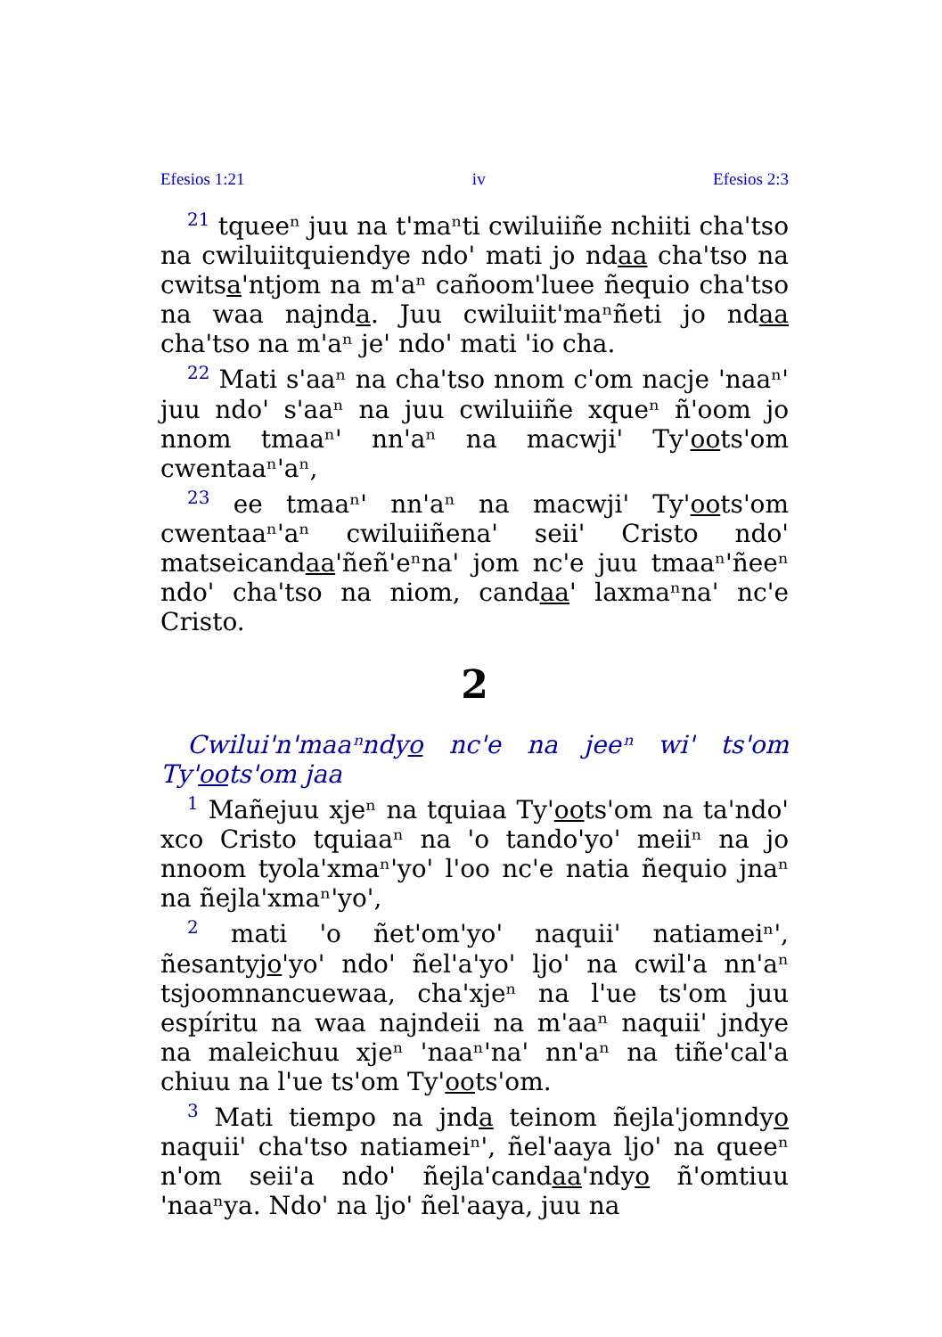Efesios 1:21 iv Efesios 2:3
<sup>21</sup> tqueeⁿ juu na t'maⁿti cwiluiiñe nchiiti cha'tso na cwiluiitquiendye ndo' mati jo ndaa cha'tso na cwitsa'ntjom na m'aⁿ cañoom'luee ñequio cha'tso na waa najnda. Juu cwiluiit'maⁿñeti jo ndaa cha'tso na m'aⁿ je' ndo' mati 'io cha.
<sup>22</sup> Mati s'aaⁿ na cha'tso nnom c'om nacje 'naaⁿ' juu ndo' s'aaⁿ na juu cwiluiiñe xqueⁿ ñ'oom jo nnom tmaaⁿ' nn'aⁿ na macwji' Ty'oots'om cwentaaⁿ'aⁿ,
<sup>23</sup> ee tmaaⁿ' nn'aⁿ na macwji' Ty'oots'om cwentaaⁿ'aⁿ cwiluiiñena' seii' Cristo ndo' matseicandaa'ñeñ'eⁿna' jom nc'e juu tmaaⁿ'ñeeⁿ ndo' cha'tso na niom, candaa' laxmaⁿna' nc'e Cristo.
2
Cwilui'n'maaⁿndyo nc'e na jeeⁿ wi' ts'om Ty'oots'om jaa
<sup>1</sup> Mañejuu xjeⁿ na tquiaa Ty'oots'om na ta'ndo' xco Cristo tquiaaⁿ na 'o tando'yo' meiiⁿ na jo nnoom tyola'xmaⁿ'yo' l'oo nc'e natia ñequio jnaⁿ na ñejla'xmaⁿ'yo',
<sup>2</sup> mati 'o ñet'om'yo' naquii' natiameiⁿ', ñesantyjo'yo' ndo' ñel'a'yo' ljo' na cwil'a nn'aⁿ tsjoomnancuewaa, cha'xjeⁿ na l'ue ts'om juu espíritu na waa najndeii na m'aaⁿ naquii' jndye na maleichuu xjeⁿ 'naaⁿ'na' nn'aⁿ na tiñe'cal'a chiuu na l'ue ts'om Ty'oots'om.
<sup>3</sup> Mati tiempo na jnda teinom ñejla'jomndyo naquii' cha'tso natiameiⁿ', ñel'aaya ljo' na queeⁿ n'om seii'a ndo' ñejla'candaa'ndyo ñ'omtiuu 'naaⁿya. Ndo' na ljo' ñel'aaya, juu na